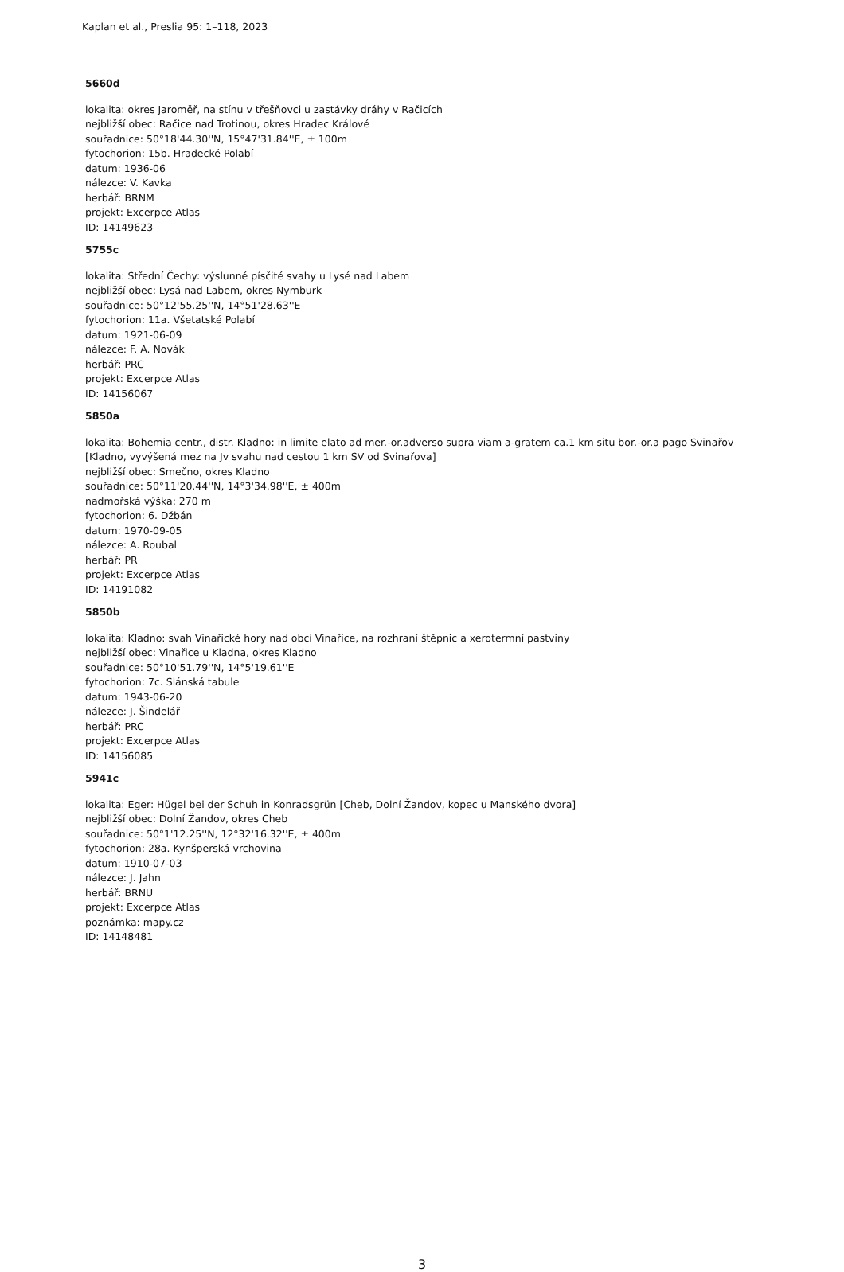Kaplan et al., Preslia 95: 1–118, 2023
5660d
lokalita: okres Jaroměř, na stínu v třešňovci u zastávky dráhy v Račicích
nejbližší obec: Račice nad Trotinou, okres Hradec Králové
souřadnice: 50°18'44.30''N, 15°47'31.84''E, ± 100m
fytochorion: 15b. Hradecké Polabí
datum: 1936-06
nálezce: V. Kavka
herbář: BRNM
projekt: Excerpce Atlas
ID: 14149623
5755c
lokalita: Střední Čechy: výslunné písčité svahy u Lysé nad Labem
nejbližší obec: Lysá nad Labem, okres Nymburk
souřadnice: 50°12'55.25''N, 14°51'28.63''E
fytochorion: 11a. Všetatské Polabí
datum: 1921-06-09
nálezce: F. A. Novák
herbář: PRC
projekt: Excerpce Atlas
ID: 14156067
5850a
lokalita: Bohemia centr., distr. Kladno: in limite elato ad mer.-or.adverso supra viam a-gratem ca.1 km situ bor.-or.a pago Svinařov
[Kladno, vyvýšená mez na Jv svahu nad cestou 1 km SV od Svinařova]
nejbližší obec: Smečno, okres Kladno
souřadnice: 50°11'20.44''N, 14°3'34.98''E, ± 400m
nadmořská výška: 270 m
fytochorion: 6. Džbán
datum: 1970-09-05
nálezce: A. Roubal
herbář: PR
projekt: Excerpce Atlas
ID: 14191082
5850b
lokalita: Kladno: svah Vinařické hory nad obcí Vinařice, na rozhraní štěpnic a xerotermní pastviny
nejbližší obec: Vinařice u Kladna, okres Kladno
souřadnice: 50°10'51.79''N, 14°5'19.61''E
fytochorion: 7c. Slánská tabule
datum: 1943-06-20
nálezce: J. Šindelář
herbář: PRC
projekt: Excerpce Atlas
ID: 14156085
5941c
lokalita: Eger: Hügel bei der Schuh in Konradsgrün [Cheb, Dolní Žandov, kopec u Manského dvora]
nejbližší obec: Dolní Žandov, okres Cheb
souřadnice: 50°1'12.25''N, 12°32'16.32''E, ± 400m
fytochorion: 28a. Kynšperská vrchovina
datum: 1910-07-03
nálezce: J. Jahn
herbář: BRNU
projekt: Excerpce Atlas
poznámka: mapy.cz
ID: 14148481
3